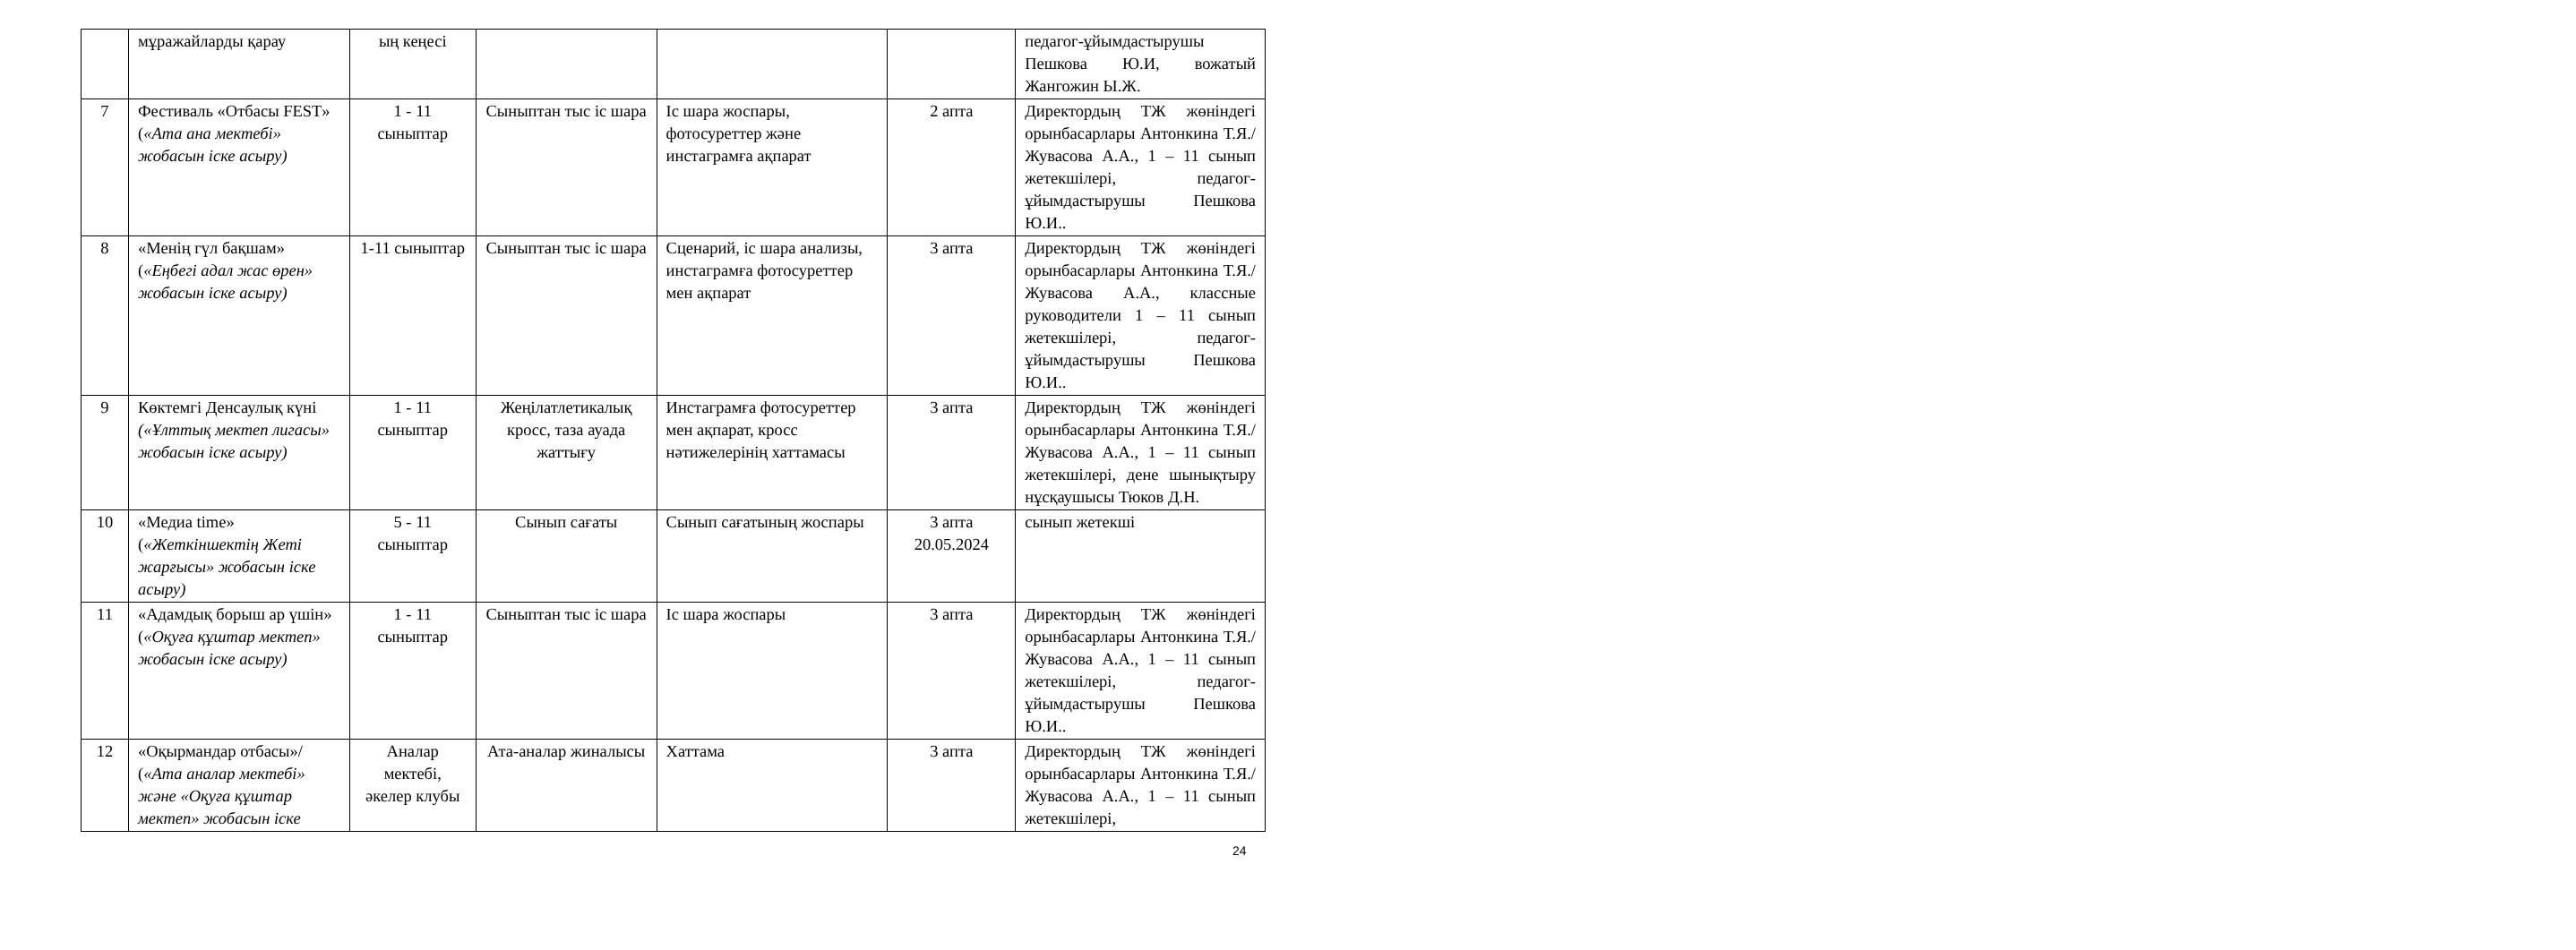| | мұражайларды қарау | ың кеңесі | | | | педагог-ұйымдастырушы Пешкова Ю.И, вожатый Жангожин Ы.Ж. |
| 7 | Фестиваль «Отбасы FEST» ( «Ата ана мектебі» жобасын іске асыру) | 1 - 11 сыныптар | Сыныптан тыс іс шара | Іс шара жоспары, фотосуреттер және инстаграмға ақпарат | 2 апта | Директордың ТЖ жөніндегі орынбасарлары Антонкина Т.Я./Жувасова А.А., 1 – 11 сынып жетекшілері, педагог- ұйымдастырушы Пешкова Ю.И.. |
| 8 | «Менің гүл бақшам» ( «Еңбегі адал жас өрен» жобасын іске асыру) | 1-11 сыныптар | Сыныптан тыс іс шара | Сценарий, іс шара анализы, инстаграмға фотосуреттер мен ақпарат | 3 апта | Директордың ТЖ жөніндегі орынбасарлары Антонкина Т.Я./ Жувасова А.А., классные руководители 1 – 11 сынып жетекшілері, педагог- ұйымдастырушы Пешкова Ю.И.. |
| 9 | Көктемгі Денсаулық күні («Ұлттық мектеп лигасы» жобасын іске асыру) | 1 - 11 сыныптар | Жеңілатлетикалық кросс, таза ауада жаттығу | Инстаграмға фотосуреттер мен ақпарат, кросс нәтижелерінің хаттамасы | 3 апта | Директордың ТЖ жөніндегі орынбасарлары Антонкина Т.Я./ Жувасова А.А., 1 – 11 сынып жетекшілері, дене шынықтыру нұсқаушысы Тюков Д.Н. |
| 10 | «Медиа time» ( «Жеткіншектің Жеті жарғысы» жобасын іске асыру) | 5 - 11 сыныптар | Сынып сағаты | Сынып сағатының жоспары | 3 апта 20.05.2024 | сынып жетекші |
| 11 | «Адамдық борыш ар үшін» ( «Оқуға құштар мектеп» жобасын іске асыру) | 1 - 11 сыныптар | Сыныптан тыс іс шара | Іс шара жоспары | 3 апта | Директордың ТЖ жөніндегі орынбасарлары Антонкина Т.Я./ Жувасова А.А., 1 – 11 сынып жетекшілері, педагог- ұйымдастырушы Пешкова Ю.И.. |
| 12 | «Оқырмандар отбасы»/ ( «Ата аналар мектебі» және «Оқуға құштар мектеп» жобасын іске | Аналар мектебі, әкелер клубы | Ата-аналар жиналысы | Хаттама | 3 апта | Директордың ТЖ жөніндегі орынбасарлары Антонкина Т.Я./ Жувасова А.А., 1 – 11 сынып жетекшілері, |
24